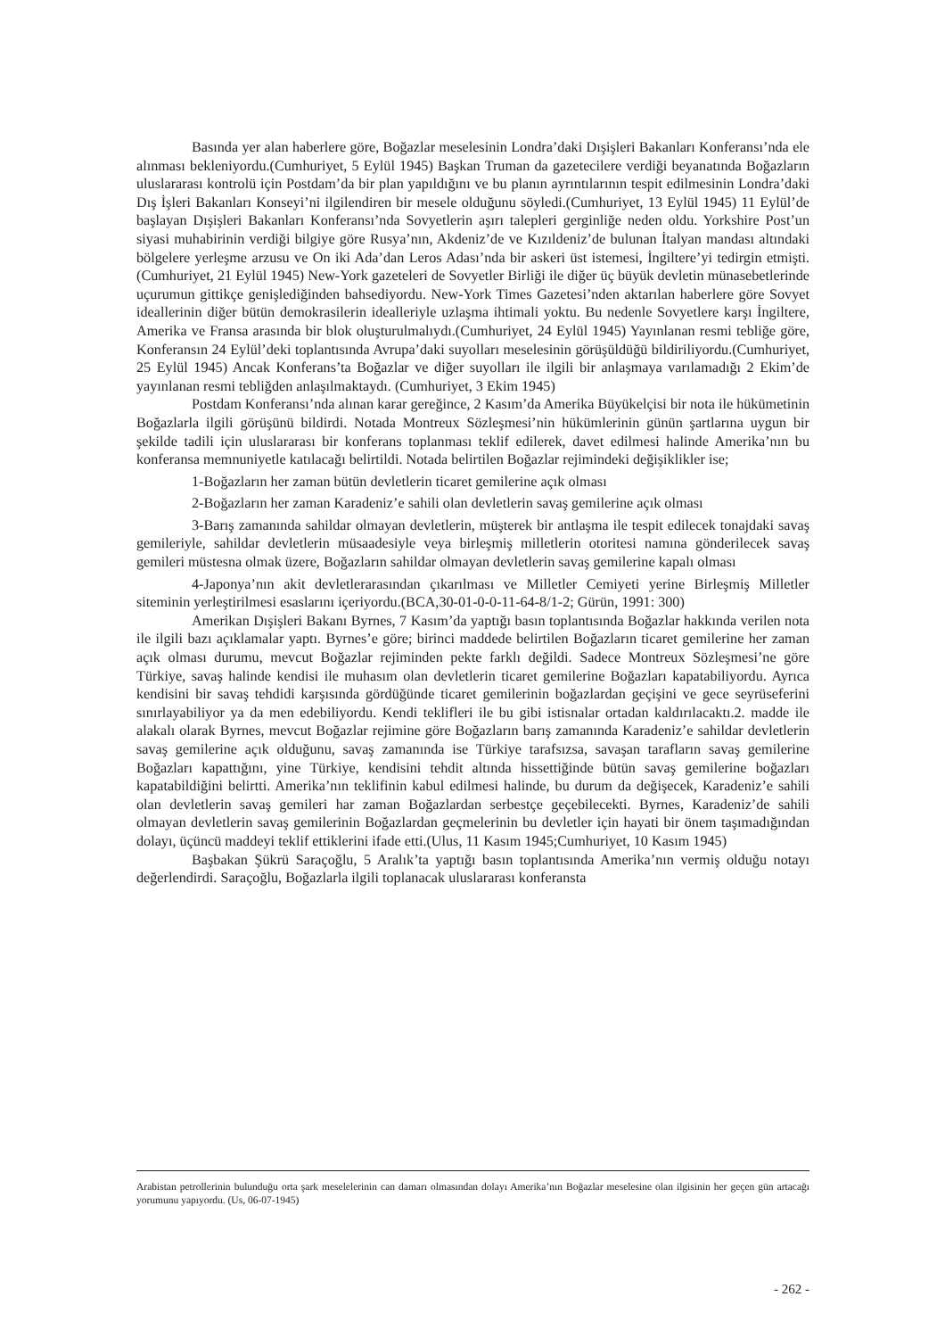Basında yer alan haberlere göre, Boğazlar meselesinin Londra’daki Dışişleri Bakanları Konferansı’nda ele alınması bekleniyordu.(Cumhuriyet, 5 Eylül 1945) Başkan Truman da gazetecilere verdiği beyanatında Boğazların uluslararası kontrolü için Postdam’da bir plan yapıldığını ve bu planın ayrıntılarının tespit edilmesinin Londra’daki Dış İşleri Bakanları Konseyi’ni ilgilendiren bir mesele olduğunu söyledi.(Cumhuriyet, 13 Eylül 1945) 11 Eylül’de başlayan Dışişleri Bakanları Konferansı’nda Sovyetlerin aşırı talepleri gerginliğe neden oldu. Yorkshire Post’un siyasi muhabirinin verdiği bilgiye göre Rusya’nın, Akdeniz’de ve Kızıldeniz’de bulunan İtalyan mandası altındaki bölgelere yerleşme arzusu ve On iki Ada’dan Leros Adası’nda bir askeri üst istemesi, İngiltere’yi tedirgin etmişti.(Cumhuriyet, 21 Eylül 1945) New-York gazeteleri de Sovyetler Birliği ile diğer üç büyük devletin münasebetlerinde uçurumun gittikçe genişlediğinden bahsediyordu. New-York Times Gazetesi’nden aktarılan haberlere göre Sovyet ideallerinin diğer bütün demokrasilerin idealleriyle uzlaşma ihtimali yoktu. Bu nedenle Sovyetlere karşı İngiltere, Amerika ve Fransa arasında bir blok oluşturulmalıydı.(Cumhuriyet, 24 Eylül 1945) Yayınlanan resmi tebliğe göre, Konferansın 24 Eylül’deki toplantısında Avrupa’daki suyolları meselesinin görüşüldüğü bildiriliyordu.(Cumhuriyet, 25 Eylül 1945) Ancak Konferans’ta Boğazlar ve diğer suyolları ile ilgili bir anlaşmaya varılamadığı 2 Ekim’de yayınlanan resmi tebliğden anlaşılmaktaydı. (Cumhuriyet, 3 Ekim 1945)
Postdam Konferansı’nda alınan karar gereğince, 2 Kasım’da Amerika Büyükelçisi bir nota ile hükümetinin Boğazlarla ilgili görüşünü bildirdi. Notada Montreux Sözleşmesi’nin hükümlerinin günün şartlarına uygun bir şekilde tadili için uluslararası bir konferans toplanması teklif edilerek, davet edilmesi halinde Amerika’nın bu konferansa memnuniyetle katılacağı belirtildi. Notada belirtilen Boğazlar rejimindeki değişiklikler ise;
1-Boğazların her zaman bütün devletlerin ticaret gemilerine açık olması
2-Boğazların her zaman Karadeniz’e sahili olan devletlerin savaş gemilerine açık olması
3-Barış zamanında sahildar olmayan devletlerin, müşterek bir antlaşma ile tespit edilecek tonajdaki savaş gemileriyle, sahildar devletlerin müsaadesiyle veya birleşmiş milletlerin otoritesi namına gönderilecek savaş gemileri müstesna olmak üzere, Boğazların sahildar olmayan devletlerin savaş gemilerine kapalı olması
4-Japonya’nın akit devletlerarasından çıkarılması ve Milletler Cemiyeti yerine Birleşmiş Milletler siteminin yerleştirilmesi esaslarını içeriyordu.(BCA,30-01-0-0-11-64-8/1-2; Gürün, 1991: 300)
Amerikan Dışişleri Bakanı Byrnes, 7 Kasım’da yaptığı basın toplantısında Boğazlar hakkında verilen nota ile ilgili bazı açıklamalar yaptı. Byrnes’e göre; birinci maddede belirtilen Boğazların ticaret gemilerine her zaman açık olması durumu, mevcut Boğazlar rejiminden pekte farklı değildi. Sadece Montreux Sözleşmesi’ne göre Türkiye, savaş halinde kendisi ile muhasım olan devletlerin ticaret gemilerine Boğazları kapatabiliyordu. Ayrıca kendisini bir savaş tehdidi karşısında gördüğünde ticaret gemilerinin boğazlardan geçişini ve gece seyrüseferini sınırlayabiliyor ya da men edebiliyordu. Kendi teklifleri ile bu gibi istisnalar ortadan kaldırılacaktı.2. madde ile alakalı olarak Byrnes, mevcut Boğazlar rejimine göre Boğazların barış zamanında Karadeniz’e sahildar devletlerin savaş gemilerine açık olduğunu, savaş zamanında ise Türkiye tarafsızsa, savaşan tarafların savaş gemilerine Boğazları kapattığını, yine Türkiye, kendisini tehdit altında hissettiğinde bütün savaş gemilerine boğazları kapatabildiğini belirtti. Amerika’nın teklifinin kabul edilmesi halinde, bu durum da değişecek, Karadeniz’e sahili olan devletlerin savaş gemileri har zaman Boğazlardan serbestçe geçebilecekti. Byrnes, Karadeniz’de sahili olmayan devletlerin savaş gemilerinin Boğazlardan geçmelerinin bu devletler için hayati bir önem taşımadığından dolayı, üçüncü maddeyi teklif ettiklerini ifade etti.(Ulus, 11 Kasım 1945;Cumhuriyet, 10 Kasım 1945)
Başbakan Şükrü Saraçoğlu, 5 Aralık’ta yaptığı basın toplantısında Amerika’nın vermiş olduğu notayı değerlendirdi. Saraçoğlu, Boğazlarla ilgili toplanacak uluslararası konferansta
Arabistan petrollerinin bulunduğu orta şark meselelerinin can damarı olmasından dolayı Amerika’nın Boğazlar meselesine olan ilgisinin her geçen gün artacağı yorumunu yapıyordu. (Us, 06-07-1945)
- 262 -